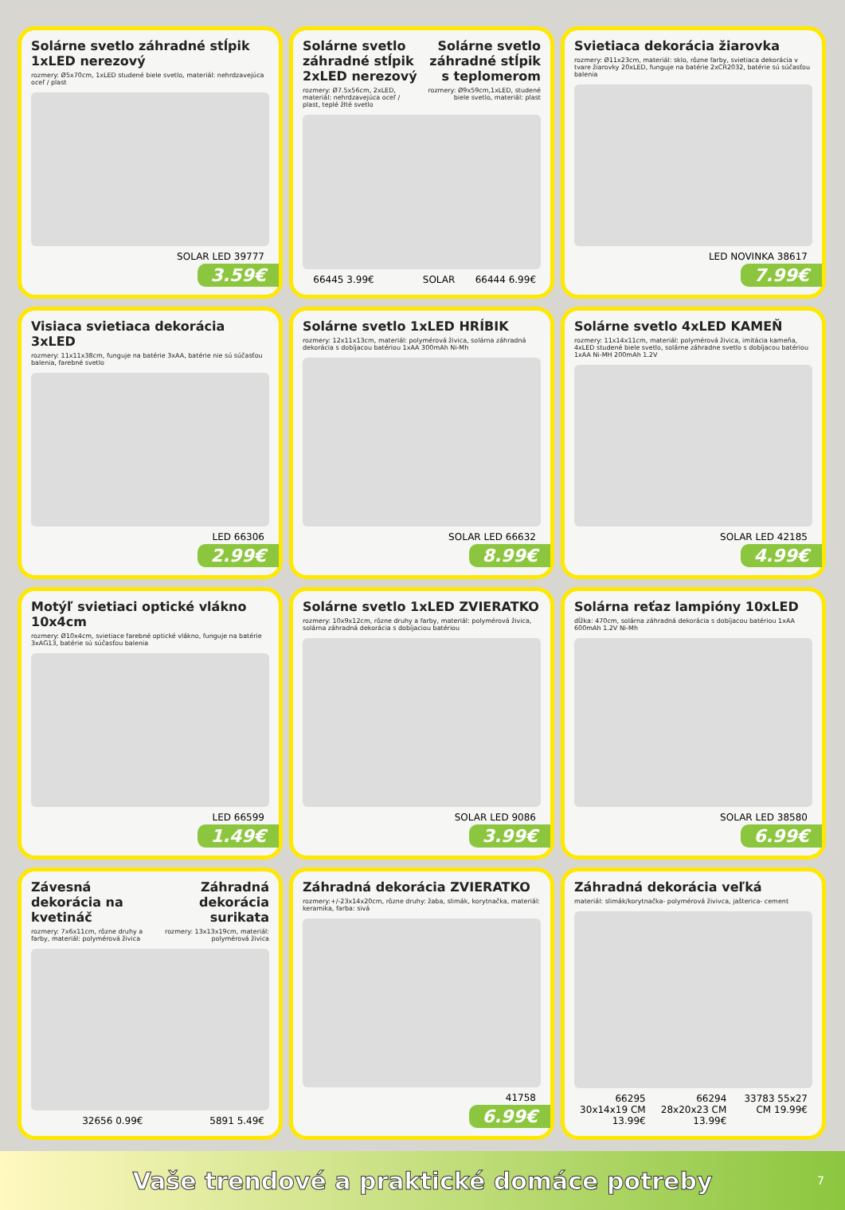Solárne svetlo záhradné stĺpik 1xLED nerezový
rozmery: Ø5x70cm, 1xLED studené biele svetlo, materiál: nehrdzavejúca oceľ / plast
SOLAR LED 39777
3.59€
Solárne svetlo záhradné stĺpik 2xLED nerezový
rozmery: Ø7.5x56cm, 2xLED, materiál: nehrdzavejúca oceľ / plast, teplé žlté svetlo
Solárne svetlo záhradné stĺpik s teplomerom
rozmery: Ø9x59cm,1xLED, studené biele svetlo, materiál: plast
66445 3.99€ SOLAR 66444 6.99€
Svietiaca dekorácia žiarovka
rozmery: Ø11x23cm, materiál: sklo, rôzne farby, svietiaca dekorácia v tvare žiarovky 20xLED, funguje na batérie 2xCR2032, batérie sú súčasťou balenia
LED NOVINKA 38617
7.99€
Visiaca svietiaca dekorácia 3xLED
rozmery: 11x11x38cm, funguje na batérie 3xAA, batérie nie sú súčasťou balenia, farebné svetlo
LED 66306
2.99€
Solárne svetlo 1xLED HRÍBIK
rozmery: 12x11x13cm, materiál: polymérová živica, solárna záhradná dekorácia s dobíjacou batériou 1xAA 300mAh Ni-Mh
SOLAR LED 66632
8.99€
Solárne svetlo 4xLED KAMEŇ
rozmery: 11x14x11cm, materiál: polymérová živica, imitácia kameňa, 4xLED studené biele svetlo, solárne záhradne svetlo s dobíjacou batériou 1xAA Ni-MH 200mAh 1.2V
SOLAR LED 42185
4.99€
Motýľ svietiaci optické vlákno 10x4cm
rozmery: Ø10x4cm, svietiace farebné optické vlákno, funguje na batérie 3xAG13, batérie sú súčasťou balenia
LED 66599
1.49€
Solárne svetlo 1xLED ZVIERATKO
rozmery: 10x9x12cm, rôzne druhy a farby, materiál: polymérová živica, solárna záhradná dekorácia s dobíjaciou batériou
SOLAR LED 9086
3.99€
Solárna reťaz lampióny 10xLED
dĺžka: 470cm, solárna záhradná dekorácia s dobíjacou batériou 1xAA 600mAh 1.2V Ni-Mh
SOLAR LED 38580
6.99€
Závesná dekorácia na kvetináč
rozmery: 7x6x11cm, rôzne druhy a farby, materiál: polymérová živica
Záhradná dekorácia surikata
rozmery: 13x13x19cm, materiál: polymérová živica
32656 0.99€ 5891 5.49€
Záhradná dekorácia ZVIERATKO
rozmery:+/-23x14x20cm, rôzne druhy: žaba, slimák, korytnačka, materiál: keramika, farba: sivá
41758
6.99€
Záhradná dekorácia veľká
materiál: slimák/korytnačka- polymérová živivca, jašterica- cement
66295 30x14x19 CM 13.99€ 66294 28x20x23 CM 13.99€ 33783 55x27 CM 19.99€
Vaše trendové a praktické domáce potreby 7